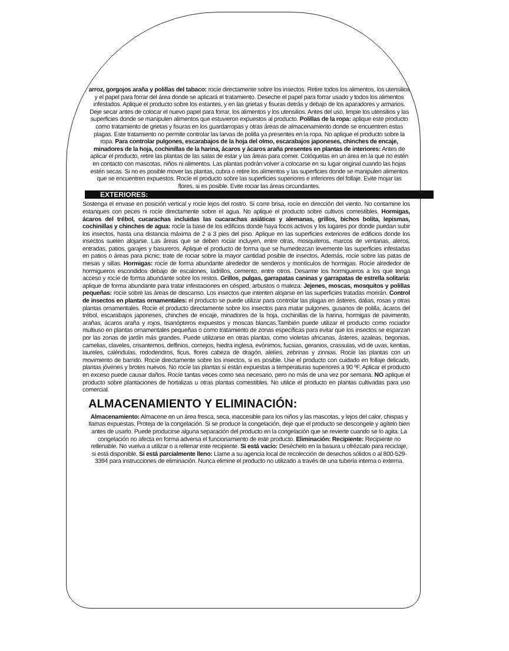arroz, gorgojos araña y polillas del tabaco: rocíe directamente sobre los insectos. Retire todos los alimentos, los utensilios y el papel para forrar del área donde se aplicará el tratamiento. Deseche el papel para forrar usado y todos los alimentos infestados. Aplique el producto sobre los estantes, y en las grietas y fisuras detrás y debajo de los aparadores y armarios. Deje secar antes de colocar el nuevo papel para forrar, los alimentos y los utensilios. Antes del uso, limpie los utensilios y las superficies donde se manipulen alimentos que estuvieron expuestos al producto. Polillas de la ropa: aplique este producto como tratamiento de grietas y fisuras en los guardarropas y otras áreas de almacenamiento donde se encuentren estas plagas. Este tratamiento no permite controlar las larvas de polilla ya presentes en la ropa. No aplique el producto sobre la ropa. Para controlar pulgones, escarabajos de la hoja del olmo, escarabajos japoneses, chinches de encaje, minadores de la hoja, cochinillas de la harina, ácaros y ácaros araña presentes en plantas de interiores: Antes de aplicar el producto, retire las plantas de las salas de estar y las áreas para comer. Colóquelas en un área en la que no estén en contacto con mascotas, niños ni alimentos. Las plantas podrán volver a colocarse en su lugar original cuando las hojas estén secas. Si no es posible mover las plantas, cubra o retire los alimentos y las superficies donde se manipulen alimentos que se encuentren expuestos. Rocíe el producto sobre las superficies superiores e inferiores del follaje. Evite mojar las flores, si es posible. Evite rociar las áreas circundantes.
EXTERIORES:
Sostenga el envase en posición vertical y rocíe lejos del rostro. Si corre brisa, rocíe en dirección del viento. No contamine los estanques con peces ni rocíe directamente sobre el agua. No aplique el producto sobre cultivos comestibles. Hormigas, ácaros del trébol, cucarachas incluidas las cucarachas asiáticas y alemanas, grillos, bichos bolita, lepismas, cochinillas y chinches de agua: rocíe la base de los edificios donde haya focos activos y los lugares por donde puedan subir los insectos, hasta una distancia máxima de 2 a 3 pies del piso. Aplique en las superficies exteriores de edificios donde los insectos suelen alojarse. Las áreas que se deben rociar incluyen, entre otras, mosquiteros, marcos de ventanas, aleros, entradas, patios, garajes y basureros. Aplique el producto de forma que se humedezcan levemente las superficies infestadas en patios o áreas para picnic; trate de rociar sobre la mayor cantidad posible de insectos. Además, rocíe sobre las patas de mesas y sillas. Hormigas: rocíe de forma abundante alrededor de senderos y montículos de hormigas. Rocíe alrededor de hormigueros escondidos debajo de escalones, ladrillos, cemento, entre otros. Desarme los hormigueros a los que tenga acceso y rocíe de forma abundante sobre los restos. Grillos, pulgas, garrapatas caninas y garrapatas de estrella solitaria: aplique de forma abundante para tratar infestaciones en césped, arbustos o maleza. Jejenes, moscas, mosquitos y polillas pequeñas: rocíe sobre las áreas de descanso. Los insectos que intenten alojarse en las superficies tratadas morirán. Control de insectos en plantas ornamentales: el producto se puede utilizar para controlar las plagas en ásteres, dalias, rosas y otras plantas ornamentales. Rocíe el producto directamente sobre los insectos para matar pulgones, gusanos de polilla, ácaros del trébol, escarabajos japoneses, chinches de encaje, minadores de la hoja, cochinillas de la harina, hormigas de pavimento, arañas, ácaros araña y rojos, tisanópteros expuestos y moscas blancas.También puede utilizar el producto como rociador multiuso en plantas ornamentales pequeñas o como tratamiento de zonas específicas para evitar que los insectos se esparzan por las zonas de jardín más grandes. Puede utilizarse en otras plantas, como violetas africanas, ásteres, azaleas, begonias, camelias, claveles, crisantemos, delfinios, cornejos, hiedra inglesa, evónimos, fucsias, geranios, crassulas, vid de uvas, kentias, laureles, caléndulas, rododendros, ficus, flores cabeza de dragón, alelíes, zebrinas y zinnias. Rocíe las plantas con un movimiento de barrido. Rocíe directamente sobre los insectos, si es posible. Use el producto con cuidado en follaje delicado, plantas jóvenes y brotes nuevos. No rocíe las plantas si están expuestas a temperaturas superiores a 90 ºF. Aplicar el producto en exceso puede causar daños. Rocíe tantas veces como sea necesario, pero no más de una vez por semana. NO aplique el producto sobre plantaciones de hortalizas u otras plantas comestibles. No utilice el producto en plantas cultivadas para uso comercial.
ALMACENAMIENTO Y ELIMINACIÓN:
Almacenamiento: Almacene en un área fresca, seca, inaccesible para los niños y las mascotas, y lejos del calor, chispas y llamas expuestas. Proteja de la congelación. Si se produce la congelación, deje que el producto se descongele y agítelo bien antes de usarlo. Puede producirse alguna separación del producto en la congelación que se revierte cuando se lo agita. La congelación no afecta en forma adversa el funcionamiento de este producto. Eliminación: Recipiente: Recipiente no rellenable. No vuelva a utilizar o a rellenar este recipiente. Si está vacío: Deséchelo en la basura u ofrézcalo para reciclaje, si está disponible. Si está parcialmente lleno: Llame a su agencia local de recolección de desechos sólidos o al 800-529-3394 para instrucciones de eliminación. Nunca elimine el producto no utilizado a través de una tubería interna o externa.